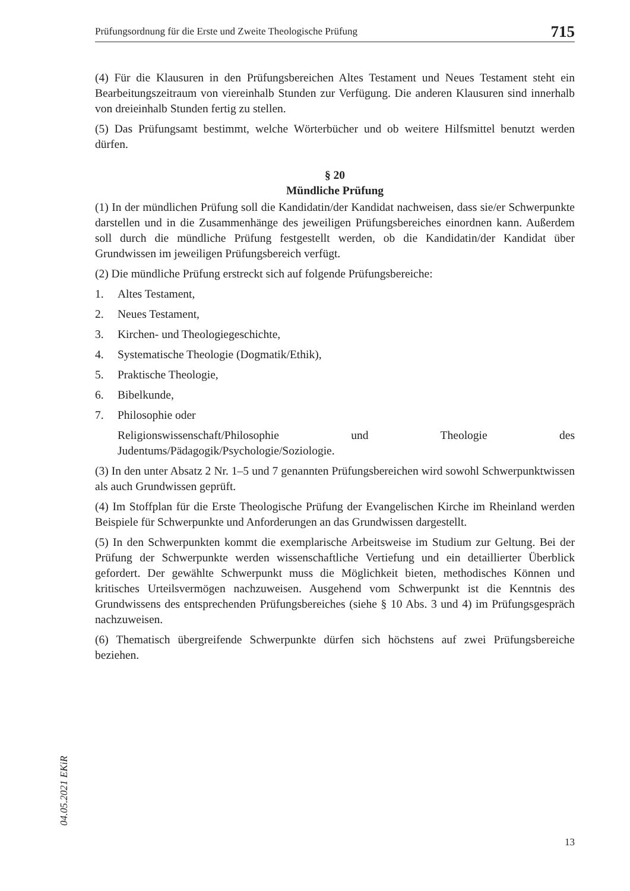Prüfungsordnung für die Erste und Zweite Theologische Prüfung 715
(4) Für die Klausuren in den Prüfungsbereichen Altes Testament und Neues Testament steht ein Bearbeitungszeitraum von viereinhalb Stunden zur Verfügung. Die anderen Klausuren sind innerhalb von dreieinhalb Stunden fertig zu stellen.
(5) Das Prüfungsamt bestimmt, welche Wörterbücher und ob weitere Hilfsmittel benutzt werden dürfen.
§ 20
Mündliche Prüfung
(1) In der mündlichen Prüfung soll die Kandidatin/der Kandidat nachweisen, dass sie/er Schwerpunkte darstellen und in die Zusammenhänge des jeweiligen Prüfungsbereiches einordnen kann. Außerdem soll durch die mündliche Prüfung festgestellt werden, ob die Kandidatin/der Kandidat über Grundwissen im jeweiligen Prüfungsbereich verfügt.
(2) Die mündliche Prüfung erstreckt sich auf folgende Prüfungsbereiche:
1. Altes Testament,
2. Neues Testament,
3. Kirchen- und Theologiegeschichte,
4. Systematische Theologie (Dogmatik/Ethik),
5. Praktische Theologie,
6. Bibelkunde,
7. Philosophie oder
Religionswissenschaft/Philosophie und Theologie des Judentums/Pädagogik/Psychologie/Soziologie.
(3) In den unter Absatz 2 Nr. 1–5 und 7 genannten Prüfungsbereichen wird sowohl Schwerpunktwissen als auch Grundwissen geprüft.
(4) Im Stoffplan für die Erste Theologische Prüfung der Evangelischen Kirche im Rheinland werden Beispiele für Schwerpunkte und Anforderungen an das Grundwissen dargestellt.
(5) In den Schwerpunkten kommt die exemplarische Arbeitsweise im Studium zur Geltung. Bei der Prüfung der Schwerpunkte werden wissenschaftliche Vertiefung und ein detaillierter Überblick gefordert. Der gewählte Schwerpunkt muss die Möglichkeit bieten, methodisches Können und kritisches Urteilsvermögen nachzuweisen. Ausgehend vom Schwerpunkt ist die Kenntnis des Grundwissens des entsprechenden Prüfungsbereiches (siehe § 10 Abs. 3 und 4) im Prüfungsgespräch nachzuweisen.
(6) Thematisch übergreifende Schwerpunkte dürfen sich höchstens auf zwei Prüfungsbereiche beziehen.
04.05.2021 EKiR
13